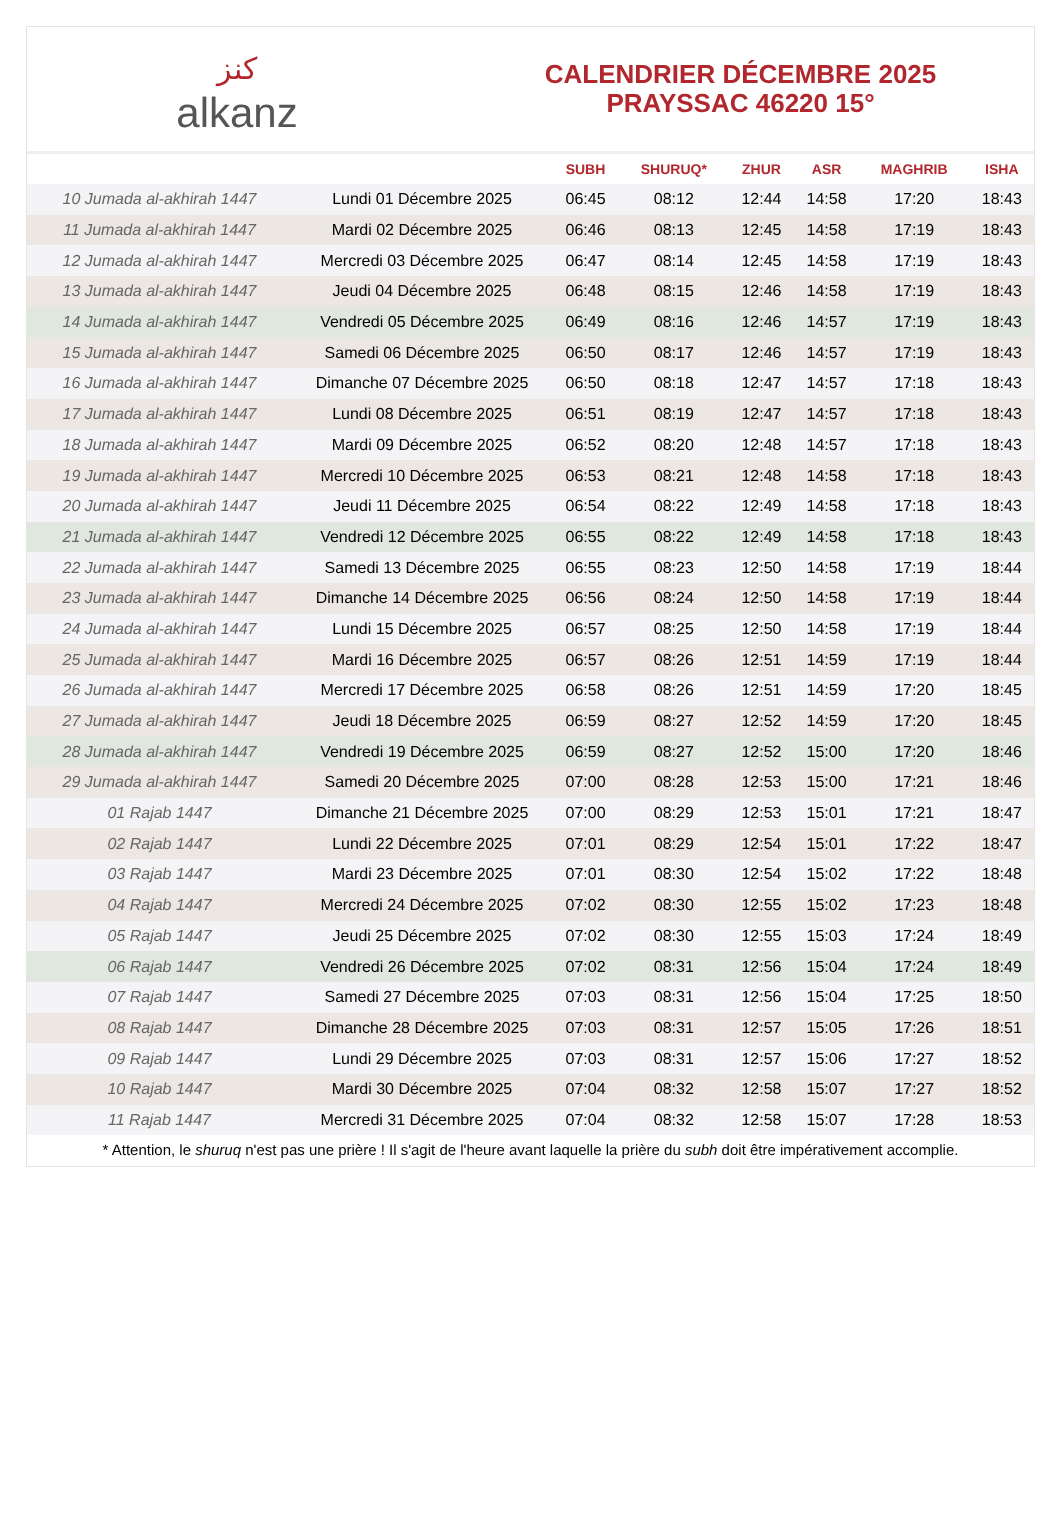ﻛﻨﺰ
alkanz
CALENDRIER DÉCEMBRE 2025
PRAYSSAC 46220 15°
| | | SUBH | SHURUQ* | ZHUR | ASR | MAGHRIB | ISHA |
| --- | --- | --- | --- | --- | --- | --- | --- |
| 10 Jumada al-akhirah 1447 | Lundi 01 Décembre 2025 | 06:45 | 08:12 | 12:44 | 14:58 | 17:20 | 18:43 |
| 11 Jumada al-akhirah 1447 | Mardi 02 Décembre 2025 | 06:46 | 08:13 | 12:45 | 14:58 | 17:19 | 18:43 |
| 12 Jumada al-akhirah 1447 | Mercredi 03 Décembre 2025 | 06:47 | 08:14 | 12:45 | 14:58 | 17:19 | 18:43 |
| 13 Jumada al-akhirah 1447 | Jeudi 04 Décembre 2025 | 06:48 | 08:15 | 12:46 | 14:58 | 17:19 | 18:43 |
| 14 Jumada al-akhirah 1447 | Vendredi 05 Décembre 2025 | 06:49 | 08:16 | 12:46 | 14:57 | 17:19 | 18:43 |
| 15 Jumada al-akhirah 1447 | Samedi 06 Décembre 2025 | 06:50 | 08:17 | 12:46 | 14:57 | 17:19 | 18:43 |
| 16 Jumada al-akhirah 1447 | Dimanche 07 Décembre 2025 | 06:50 | 08:18 | 12:47 | 14:57 | 17:18 | 18:43 |
| 17 Jumada al-akhirah 1447 | Lundi 08 Décembre 2025 | 06:51 | 08:19 | 12:47 | 14:57 | 17:18 | 18:43 |
| 18 Jumada al-akhirah 1447 | Mardi 09 Décembre 2025 | 06:52 | 08:20 | 12:48 | 14:57 | 17:18 | 18:43 |
| 19 Jumada al-akhirah 1447 | Mercredi 10 Décembre 2025 | 06:53 | 08:21 | 12:48 | 14:58 | 17:18 | 18:43 |
| 20 Jumada al-akhirah 1447 | Jeudi 11 Décembre 2025 | 06:54 | 08:22 | 12:49 | 14:58 | 17:18 | 18:43 |
| 21 Jumada al-akhirah 1447 | Vendredi 12 Décembre 2025 | 06:55 | 08:22 | 12:49 | 14:58 | 17:18 | 18:43 |
| 22 Jumada al-akhirah 1447 | Samedi 13 Décembre 2025 | 06:55 | 08:23 | 12:50 | 14:58 | 17:19 | 18:44 |
| 23 Jumada al-akhirah 1447 | Dimanche 14 Décembre 2025 | 06:56 | 08:24 | 12:50 | 14:58 | 17:19 | 18:44 |
| 24 Jumada al-akhirah 1447 | Lundi 15 Décembre 2025 | 06:57 | 08:25 | 12:50 | 14:58 | 17:19 | 18:44 |
| 25 Jumada al-akhirah 1447 | Mardi 16 Décembre 2025 | 06:57 | 08:26 | 12:51 | 14:59 | 17:19 | 18:44 |
| 26 Jumada al-akhirah 1447 | Mercredi 17 Décembre 2025 | 06:58 | 08:26 | 12:51 | 14:59 | 17:20 | 18:45 |
| 27 Jumada al-akhirah 1447 | Jeudi 18 Décembre 2025 | 06:59 | 08:27 | 12:52 | 14:59 | 17:20 | 18:45 |
| 28 Jumada al-akhirah 1447 | Vendredi 19 Décembre 2025 | 06:59 | 08:27 | 12:52 | 15:00 | 17:20 | 18:46 |
| 29 Jumada al-akhirah 1447 | Samedi 20 Décembre 2025 | 07:00 | 08:28 | 12:53 | 15:00 | 17:21 | 18:46 |
| 01 Rajab 1447 | Dimanche 21 Décembre 2025 | 07:00 | 08:29 | 12:53 | 15:01 | 17:21 | 18:47 |
| 02 Rajab 1447 | Lundi 22 Décembre 2025 | 07:01 | 08:29 | 12:54 | 15:01 | 17:22 | 18:47 |
| 03 Rajab 1447 | Mardi 23 Décembre 2025 | 07:01 | 08:30 | 12:54 | 15:02 | 17:22 | 18:48 |
| 04 Rajab 1447 | Mercredi 24 Décembre 2025 | 07:02 | 08:30 | 12:55 | 15:02 | 17:23 | 18:48 |
| 05 Rajab 1447 | Jeudi 25 Décembre 2025 | 07:02 | 08:30 | 12:55 | 15:03 | 17:24 | 18:49 |
| 06 Rajab 1447 | Vendredi 26 Décembre 2025 | 07:02 | 08:31 | 12:56 | 15:04 | 17:24 | 18:49 |
| 07 Rajab 1447 | Samedi 27 Décembre 2025 | 07:03 | 08:31 | 12:56 | 15:04 | 17:25 | 18:50 |
| 08 Rajab 1447 | Dimanche 28 Décembre 2025 | 07:03 | 08:31 | 12:57 | 15:05 | 17:26 | 18:51 |
| 09 Rajab 1447 | Lundi 29 Décembre 2025 | 07:03 | 08:31 | 12:57 | 15:06 | 17:27 | 18:52 |
| 10 Rajab 1447 | Mardi 30 Décembre 2025 | 07:04 | 08:32 | 12:58 | 15:07 | 17:27 | 18:52 |
| 11 Rajab 1447 | Mercredi 31 Décembre 2025 | 07:04 | 08:32 | 12:58 | 15:07 | 17:28 | 18:53 |
* Attention, le shuruq n'est pas une prière ! Il s'agit de l'heure avant laquelle la prière du subh doit être impérativement accomplie.